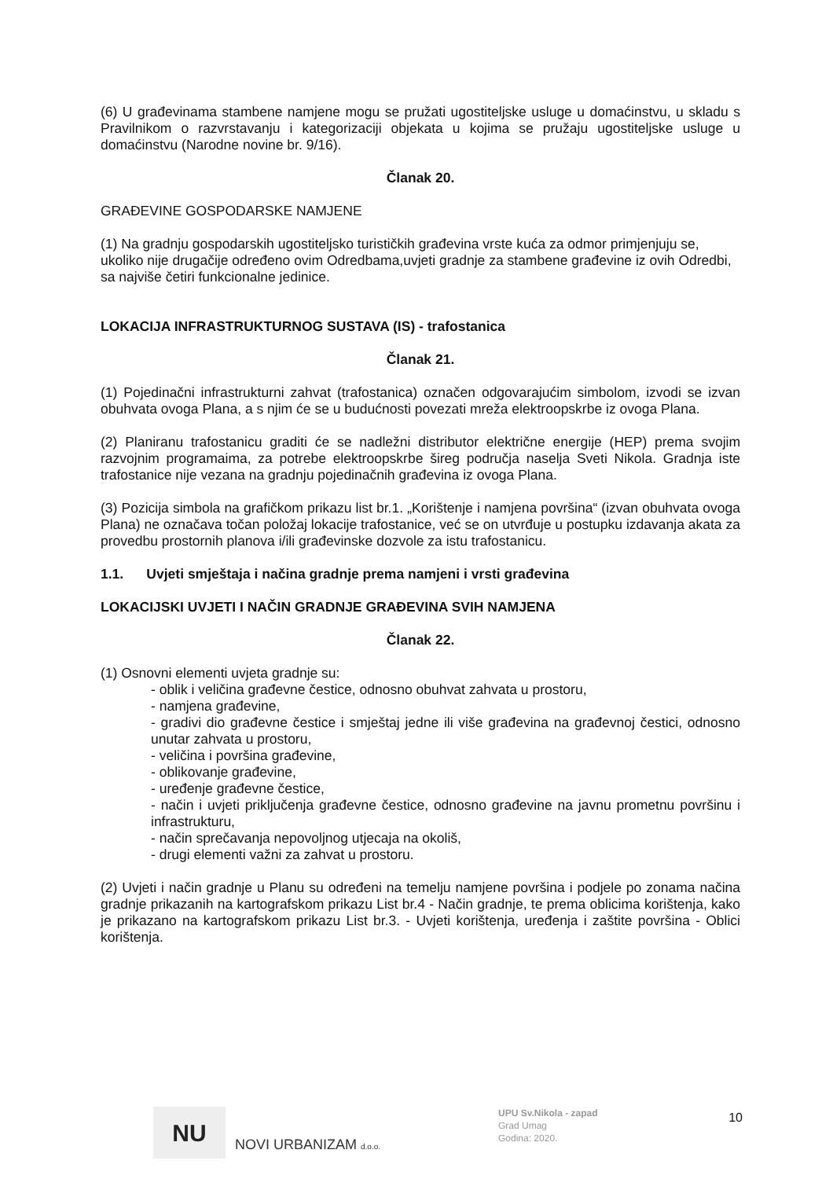(6) U građevinama stambene namjene mogu se pružati ugostiteljske usluge u domaćinstvu, u skladu s Pravilnikom o razvrstavanju i kategorizaciji objekata u kojima se pružaju ugostiteljske usluge u domaćinstvu (Narodne novine br. 9/16).
Članak 20.
GRAĐEVINE GOSPODARSKE NAMJENE
(1) Na gradnju gospodarskih ugostiteljsko turističkih građevina vrste kuća za odmor primjenjuju se, ukoliko nije drugačije određeno ovim Odredbama,uvjeti gradnje za stambene građevine iz ovih Odredbi, sa najviše četiri funkcionalne jedinice.
LOKACIJA INFRASTRUKTURNOG SUSTAVA (IS) - trafostanica
Članak 21.
(1) Pojedinačni infrastrukturni zahvat (trafostanica) označen odgovarajućim simbolom, izvodi se izvan obuhvata ovoga Plana, a s njim će se u budućnosti povezati mreža elektroopskrbe iz ovoga Plana.
(2) Planiranu trafostanicu graditi će se nadležni distributor električne energije (HEP) prema svojim razvojnim programaima, za potrebe elektroopskrbe šireg područja naselja Sveti Nikola. Gradnja iste trafostanice nije vezana na gradnju pojedinačnih građevina iz ovoga Plana.
(3) Pozicija simbola na grafičkom prikazu list br.1. „Korištenje i namjena površina“ (izvan obuhvata ovoga Plana) ne označava točan položaj lokacije trafostanice, već se on utvrđuje u postupku izdavanja akata za provedbu prostornih planova i/ili građevinske dozvole za istu trafostanicu.
1.1. Uvjeti smještaja i načina gradnje prema namjeni i vrsti građevina
LOKACIJSKI UVJETI I NAČIN GRADNJE GRAĐEVINA SVIH NAMJENA
Članak 22.
(1) Osnovni elementi uvjeta gradnje su:
- oblik i veličina građevne čestice, odnosno obuhvat zahvata u prostoru,
- namjena građevine,
- gradivi dio građevne čestice i smještaj jedne ili više građevina na građevnoj čestici, odnosno unutar zahvata u prostoru,
- veličina i površina građevine,
- oblikovanje građevine,
- uređenje građevne čestice,
- način i uvjeti priključenja građevne čestice, odnosno građevine na javnu prometnu površinu i infrastrukturu,
- način sprečavanja nepovoljnog utjecaja na okoliš,
- drugi elementi važni za zahvat u prostoru.
(2) Uvjeti i način gradnje u Planu su određeni na temelju namjene površina i podjele po zonama načina gradnje prikazanih na kartografskom prikazu List br.4 - Način gradnje, te prema oblicima korištenja, kako je prikazano na kartografskom prikazu List br.3. - Uvjeti korištenja, uređenja i zaštite površina - Oblici korištenja.
NU
NOVI URBANIZAM d.o.o.
UPU Sv.Nikola - zapad
Grad Umag
Godina: 2020.
10